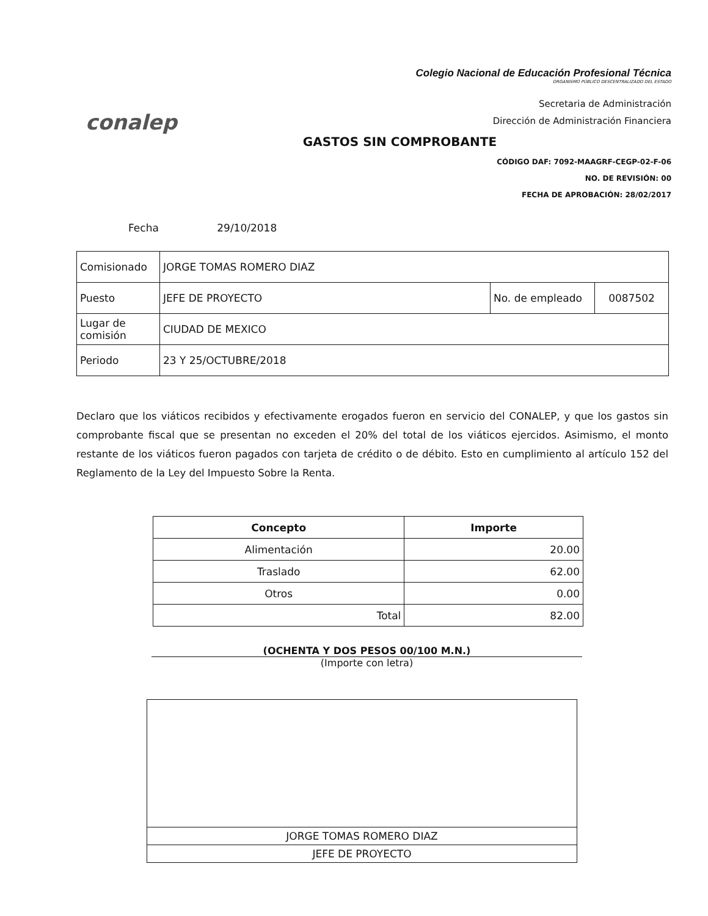conalep
Colegio Nacional de Educación Profesional Técnica
ORGANISMO PÚBLICO DESCENTRALIZADO DEL ESTADO
Secretaria de Administración
Dirección de Administración Financiera
GASTOS SIN COMPROBANTE
CÓDIGO DAF: 7092-MAAGRF-CEGP-02-F-06
NO. DE REVISIÓN: 00
FECHA DE APROBACIÓN: 28/02/2017
Fecha 29/10/2018
| Comisionado | JORGE TOMAS ROMERO DIAZ | | |
| Puesto | JEFE DE PROYECTO | No. de empleado | 0087502 |
| Lugar de comisión | CIUDAD DE MEXICO | | |
| Periodo | 23 Y 25/OCTUBRE/2018 | | |
Declaro que los viáticos recibidos y efectivamente erogados fueron en servicio del CONALEP, y que los gastos sin comprobante fiscal que se presentan no exceden el 20% del total de los viáticos ejercidos. Asimismo, el monto restante de los viáticos fueron pagados con tarjeta de crédito o de débito. Esto en cumplimiento al artículo 152 del Reglamento de la Ley del Impuesto Sobre la Renta.
| Concepto | Importe |
| --- | --- |
| Alimentación | 20.00 |
| Traslado | 62.00 |
| Otros | 0.00 |
| Total | 82.00 |
(OCHENTA Y DOS PESOS 00/100 M.N.)
(Importe con letra)
| JORGE TOMAS ROMERO DIAZ |
| JEFE DE PROYECTO |